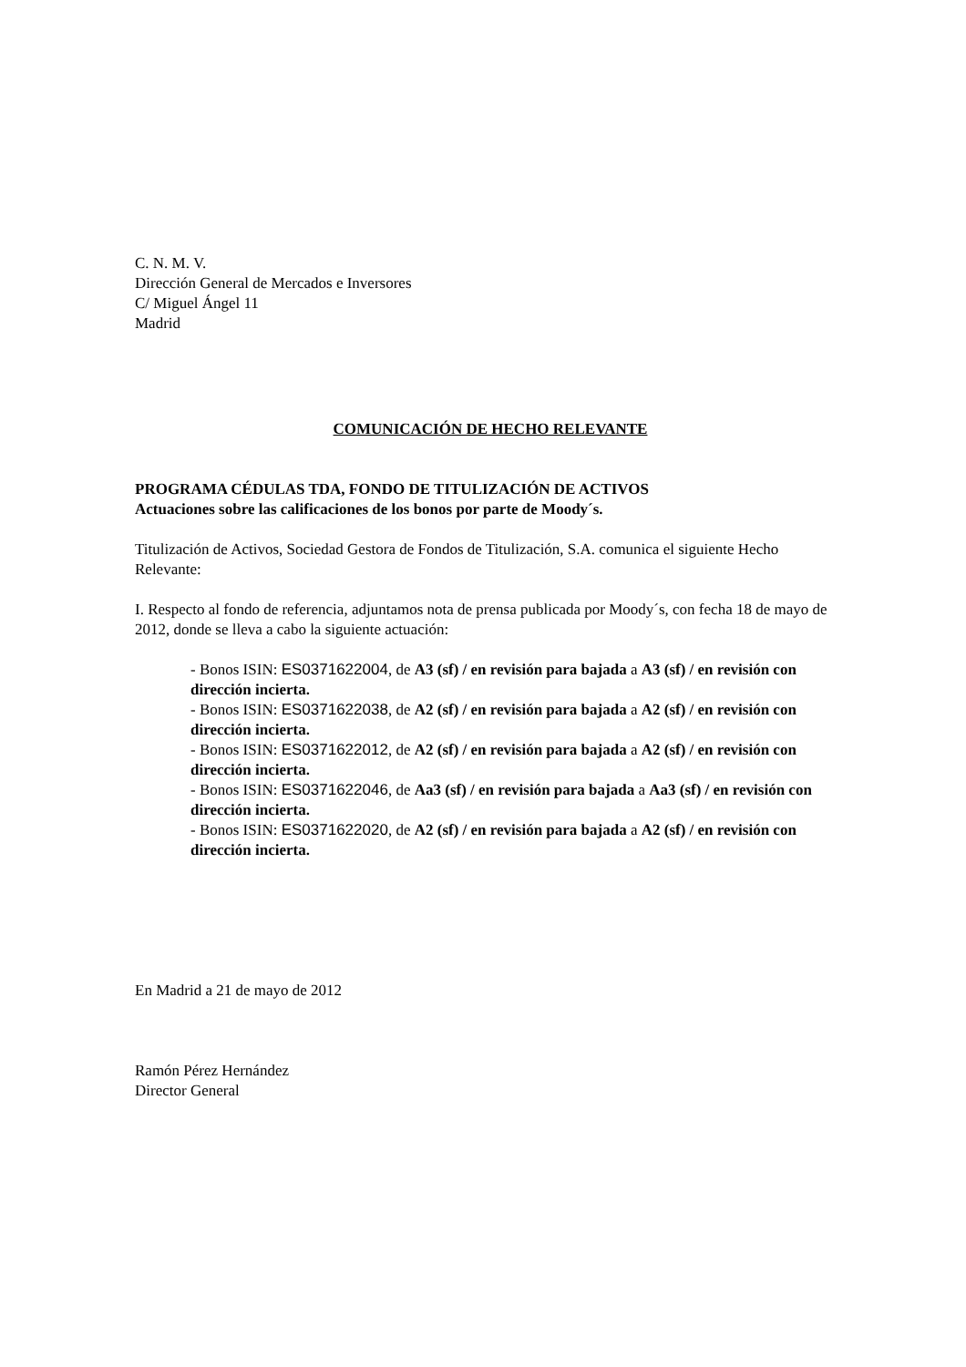C. N. M. V.
Dirección General de Mercados e Inversores
C/ Miguel Ángel 11
Madrid
COMUNICACIÓN DE HECHO RELEVANTE
PROGRAMA CÉDULAS TDA, FONDO DE TITULIZACIÓN DE ACTIVOS
Actuaciones sobre las calificaciones de los bonos por parte de Moody´s.
Titulización de Activos, Sociedad Gestora de Fondos de Titulización, S.A. comunica el siguiente Hecho Relevante:
I. Respecto al fondo de referencia, adjuntamos nota de prensa publicada por Moody´s, con fecha 18 de mayo de 2012, donde se lleva a cabo la siguiente actuación:
- Bonos ISIN: ES0371622004, de A3 (sf) / en revisión para bajada a A3 (sf) / en revisión con dirección incierta.
- Bonos ISIN: ES0371622038, de A2 (sf) / en revisión para bajada a A2 (sf) / en revisión con dirección incierta.
- Bonos ISIN: ES0371622012, de A2 (sf) / en revisión para bajada a A2 (sf) / en revisión con dirección incierta.
- Bonos ISIN: ES0371622046, de Aa3 (sf) / en revisión para bajada a Aa3 (sf) / en revisión con dirección incierta.
- Bonos ISIN: ES0371622020, de A2 (sf) / en revisión para bajada a A2 (sf) / en revisión con dirección incierta.
En Madrid a 21 de mayo de 2012
Ramón Pérez Hernández
Director General